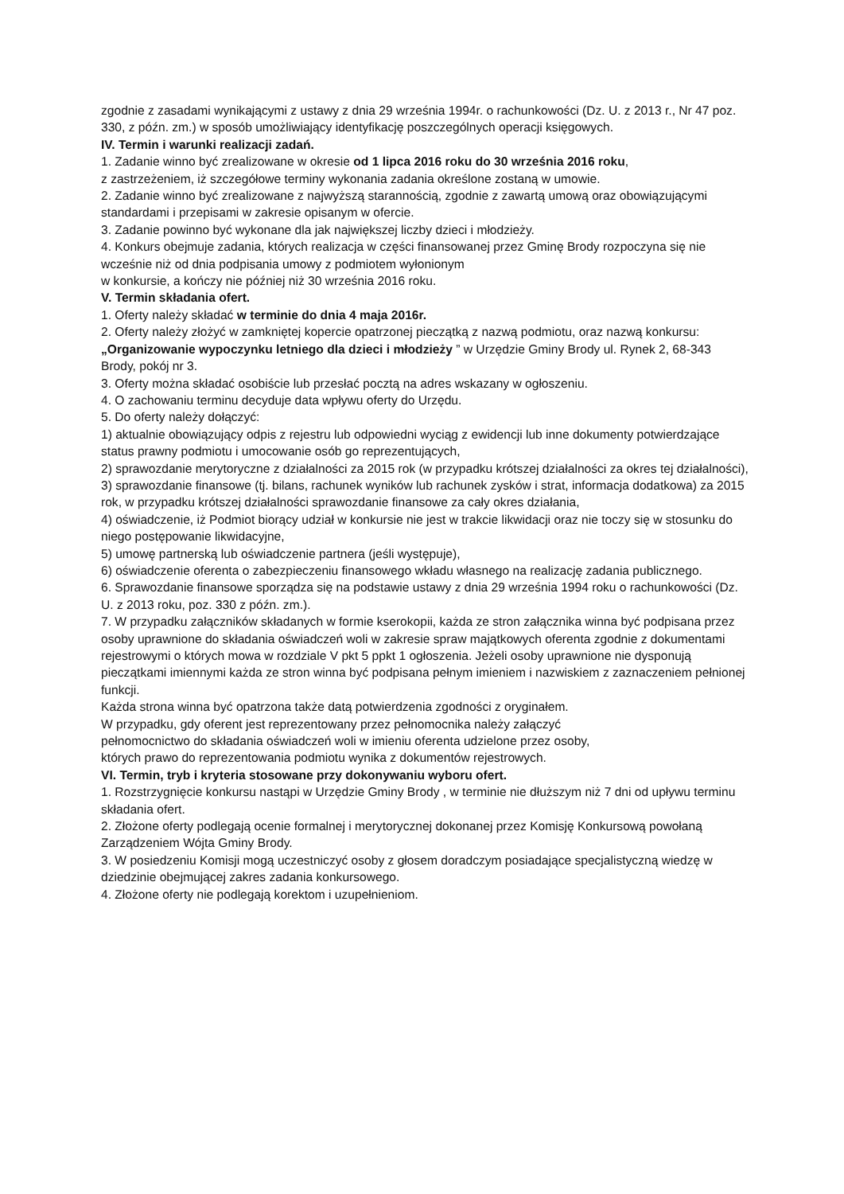zgodnie z zasadami wynikającymi z ustawy z dnia 29 września 1994r. o rachunkowości (Dz. U. z 2013 r., Nr 47 poz. 330, z późn. zm.) w sposób umożliwiający identyfikację poszczególnych operacji księgowych.
IV. Termin i warunki realizacji zadań.
1. Zadanie winno być zrealizowane w okresie od 1 lipca 2016 roku do 30 września 2016 roku,
z zastrzeżeniem, iż szczegółowe terminy wykonania zadania określone zostaną w umowie.
2. Zadanie winno być zrealizowane z najwyższą starannością, zgodnie z zawartą umową oraz obowiązującymi standardami i przepisami w zakresie opisanym w ofercie.
3. Zadanie powinno być wykonane dla jak największej liczby dzieci i młodzieży.
4. Konkurs obejmuje zadania, których realizacja w części finansowanej przez Gminę Brody rozpoczyna się nie wcześnie niż od dnia podpisania umowy z podmiotem wyłonionym
w konkursie, a kończy nie później niż 30 września 2016 roku.
V. Termin składania ofert.
1. Oferty należy składać w terminie do dnia 4 maja 2016r.
2. Oferty należy złożyć w zamkniętej kopercie opatrzonej pieczątką z nazwą podmiotu, oraz nazwą konkursu: „Organizowanie wypoczynku letniego dla dzieci i młodzieży ” w Urzędzie Gminy Brody ul. Rynek 2, 68-343 Brody, pokój nr 3.
3. Oferty można składać osobiście lub przesłać pocztą na adres wskazany w ogłoszeniu.
4. O zachowaniu terminu decyduje data wpływu oferty do Urzędu.
5. Do oferty należy dołączyć:
1) aktualnie obowiązujący odpis z rejestru lub odpowiedni wyciąg z ewidencji lub inne dokumenty potwierdzające status prawny podmiotu i umocowanie osób go reprezentujących,
2) sprawozdanie merytoryczne z działalności za 2015 rok (w przypadku krótszej działalności za okres tej działalności),
3) sprawozdanie finansowe (tj. bilans, rachunek wyników lub rachunek zysków i strat, informacja dodatkowa) za 2015 rok, w przypadku krótszej działalności sprawozdanie finansowe za cały okres działania,
4) oświadczenie, iż Podmiot biorący udział w konkursie nie jest w trakcie likwidacji oraz nie toczy się w stosunku do niego postępowanie likwidacyjne,
5) umowę partnerską lub oświadczenie partnera (jeśli występuje),
6) oświadczenie oferenta o zabezpieczeniu finansowego wkładu własnego na realizację zadania publicznego.
6. Sprawozdanie finansowe sporządza się na podstawie ustawy z dnia 29 września 1994 roku o rachunkowości (Dz. U. z 2013 roku, poz. 330 z późn. zm.).
7. W przypadku załączników składanych w formie kserokopii, każda ze stron załącznika winna być podpisana przez osoby uprawnione do składania oświadczeń woli w zakresie spraw majątkowych oferenta zgodnie z dokumentami rejestrowymi o których mowa w rozdziale V pkt 5 ppkt 1 ogłoszenia. Jeżeli osoby uprawnione nie dysponują pieczątkami imiennymi każda ze stron winna być podpisana pełnym imieniem i nazwiskiem z zaznaczeniem pełnionej funkcji.
Każda strona winna być opatrzona także datą potwierdzenia zgodności z oryginałem.
W przypadku, gdy oferent jest reprezentowany przez pełnomocnika należy załączyć
pełnomocnictwo do składania oświadczeń woli w imieniu oferenta udzielone przez osoby,
których prawo do reprezentowania podmiotu wynika z dokumentów rejestrowych.
VI. Termin, tryb i kryteria stosowane przy dokonywaniu wyboru ofert.
1. Rozstrzygnięcie konkursu nastąpi w Urzędzie Gminy Brody , w terminie nie dłuższym niż 7 dni od upływu terminu składania ofert.
2. Złożone oferty podlegają ocenie formalnej i merytorycznej dokonanej przez Komisję Konkursową powołaną Zarządzeniem Wójta Gminy Brody.
3. W posiedzeniu Komisji mogą uczestniczyć osoby z głosem doradczym posiadające specjalistyczną wiedzę w dziedzinie obejmującej zakres zadania konkursowego.
4. Złożone oferty nie podlegają korektom i uzupełnieniom.